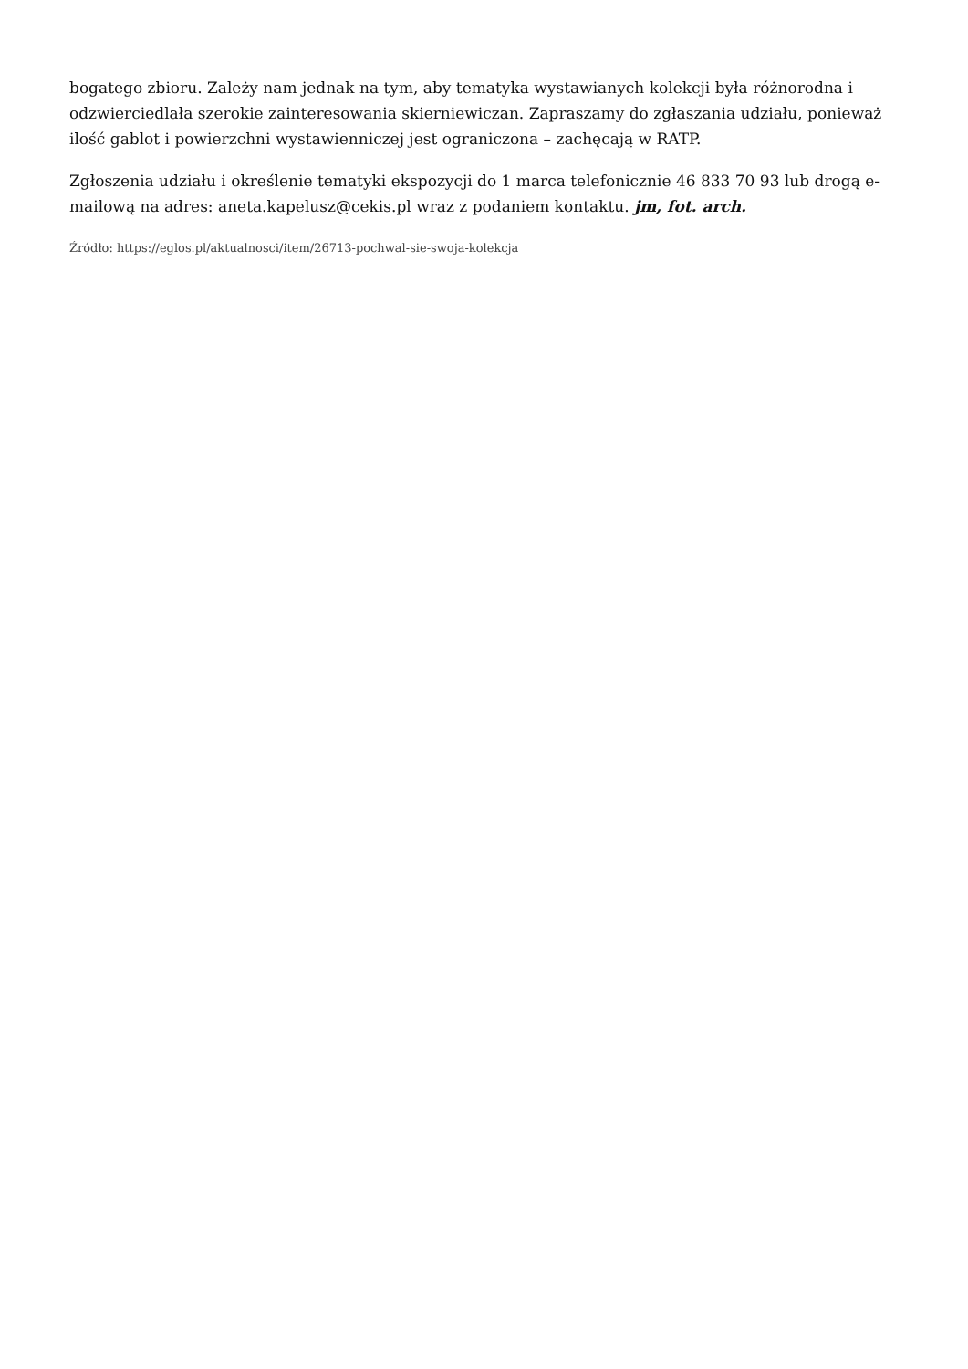bogatego zbioru. Zależy nam jednak na tym, aby tematyka wystawianych kolekcji była różnorodna i odzwierciedlała szerokie zainteresowania skierniewiczan. Zapraszamy do zgłaszania udziału, ponieważ ilość gablot i powierzchni wystawienniczej jest ograniczona – zachęcają w RATP.
Zgłoszenia udziału i określenie tematyki ekspozycji do 1 marca telefonicznie 46 833 70 93 lub drogą e-mailową na adres: aneta.kapelusz@cekis.pl wraz z podaniem kontaktu. jm, fot. arch.
Źródło: https://eglos.pl/aktualnosci/item/26713-pochwal-sie-swoja-kolekcja